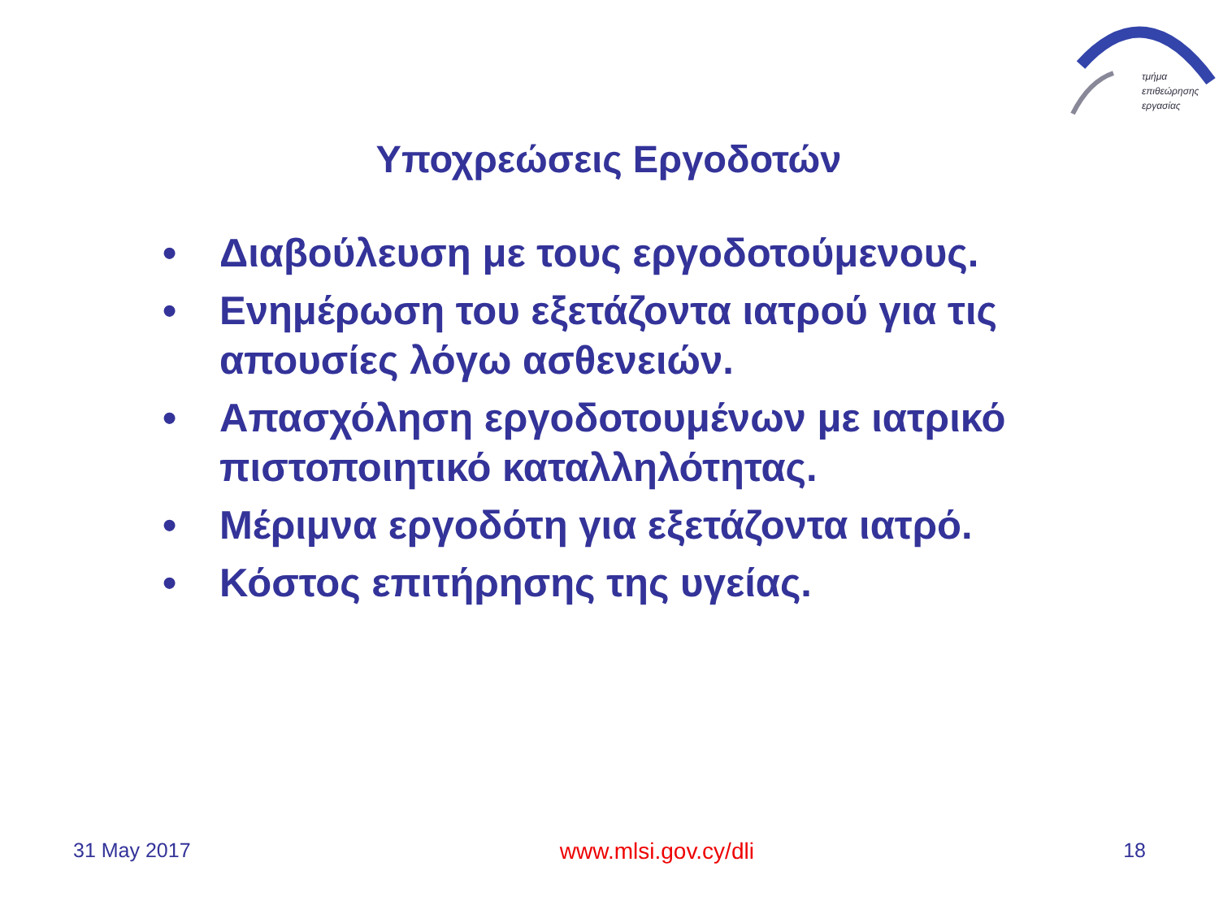τμήμα
επιθεώρησης
εργασίας
Υποχρεώσεις Εργοδοτών
• Διαβούλευση με τους εργοδοτούμενους.
• Ενημέρωση του εξετάζοντα ιατρού για τις απουσίες λόγω ασθενειών.
• Απασχόληση εργοδοτουμένων με ιατρικό πιστοποιητικό καταλληλότητας.
• Μέριμνα εργοδότη για εξετάζοντα ιατρό.
• Κόστος επιτήρησης της υγείας.
31 May 2017 www.mlsi.gov.cy/dli 18